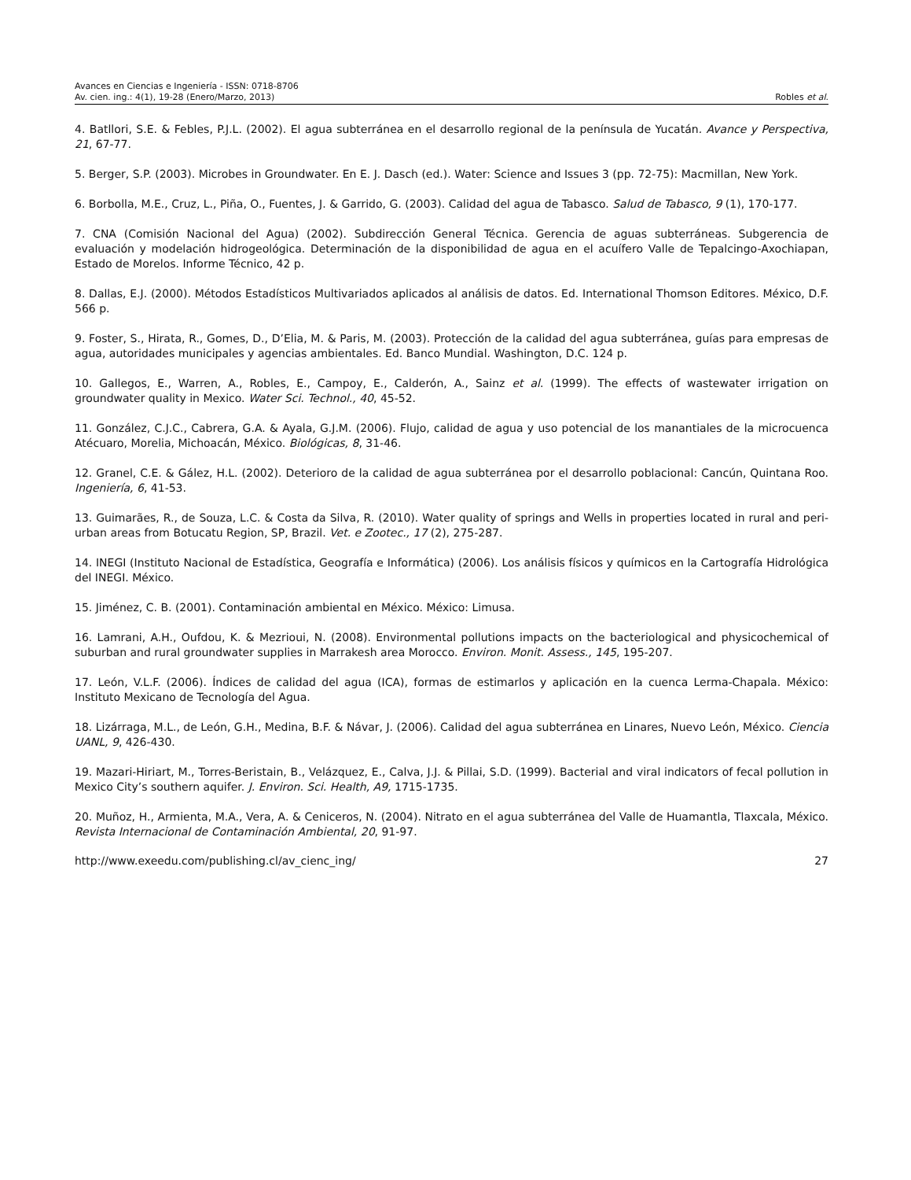Avances en Ciencias e Ingeniería - ISSN: 0718-8706
Av. cien. ing.: 4(1), 19-28 (Enero/Marzo, 2013) Robles et al.
4. Batllori, S.E. & Febles, P.J.L. (2002). El agua subterránea en el desarrollo regional de la península de Yucatán. Avance y Perspectiva, 21, 67-77.
5. Berger, S.P. (2003). Microbes in Groundwater. En E. J. Dasch (ed.). Water: Science and Issues 3 (pp. 72-75): Macmillan, New York.
6. Borbolla, M.E., Cruz, L., Piña, O., Fuentes, J. & Garrido, G. (2003). Calidad del agua de Tabasco. Salud de Tabasco, 9 (1), 170-177.
7. CNA (Comisión Nacional del Agua) (2002). Subdirección General Técnica. Gerencia de aguas subterráneas. Subgerencia de evaluación y modelación hidrogeológica. Determinación de la disponibilidad de agua en el acuífero Valle de Tepalcingo-Axochiapan, Estado de Morelos. Informe Técnico, 42 p.
8. Dallas, E.J. (2000). Métodos Estadísticos Multivariados aplicados al análisis de datos. Ed. International Thomson Editores. México, D.F. 566 p.
9. Foster, S., Hirata, R., Gomes, D., D’Elia, M. & Paris, M. (2003). Protección de la calidad del agua subterránea, guías para empresas de agua, autoridades municipales y agencias ambientales. Ed. Banco Mundial. Washington, D.C. 124 p.
10. Gallegos, E., Warren, A., Robles, E., Campoy, E., Calderón, A., Sainz et al. (1999). The effects of wastewater irrigation on groundwater quality in Mexico. Water Sci. Technol., 40, 45-52.
11. González, C.J.C., Cabrera, G.A. & Ayala, G.J.M. (2006). Flujo, calidad de agua y uso potencial de los manantiales de la microcuenca Atécuaro, Morelia, Michoacán, México. Biológicas, 8, 31-46.
12. Granel, C.E. & Gález, H.L. (2002). Deterioro de la calidad de agua subterránea por el desarrollo poblacional: Cancún, Quintana Roo. Ingeniería, 6, 41-53.
13. Guimarães, R., de Souza, L.C. & Costa da Silva, R. (2010). Water quality of springs and Wells in properties located in rural and peri-urban areas from Botucatu Region, SP, Brazil. Vet. e Zootec., 17 (2), 275-287.
14. INEGI (Instituto Nacional de Estadística, Geografía e Informática) (2006). Los análisis físicos y químicos en la Cartografía Hidrológica del INEGI. México.
15. Jiménez, C. B. (2001). Contaminación ambiental en México. México: Limusa.
16. Lamrani, A.H., Oufdou, K. & Mezrioui, N. (2008). Environmental pollutions impacts on the bacteriological and physicochemical of suburban and rural groundwater supplies in Marrakesh area Morocco. Environ. Monit. Assess., 145, 195-207.
17. León, V.L.F. (2006). Índices de calidad del agua (ICA), formas de estimarlos y aplicación en la cuenca Lerma-Chapala. México: Instituto Mexicano de Tecnología del Agua.
18. Lizárraga, M.L., de León, G.H., Medina, B.F. & Návar, J. (2006). Calidad del agua subterránea en Linares, Nuevo León, México. Ciencia UANL, 9, 426-430.
19. Mazari-Hiriart, M., Torres-Beristain, B., Velázquez, E., Calva, J.J. & Pillai, S.D. (1999). Bacterial and viral indicators of fecal pollution in Mexico City’s southern aquifer. J. Environ. Sci. Health, A9, 1715-1735.
20. Muñoz, H., Armienta, M.A., Vera, A. & Ceniceros, N. (2004). Nitrato en el agua subterránea del Valle de Huamantla, Tlaxcala, México. Revista Internacional de Contaminación Ambiental, 20, 91-97.
http://www.exeedu.com/publishing.cl/av_cienc_ing/ 27